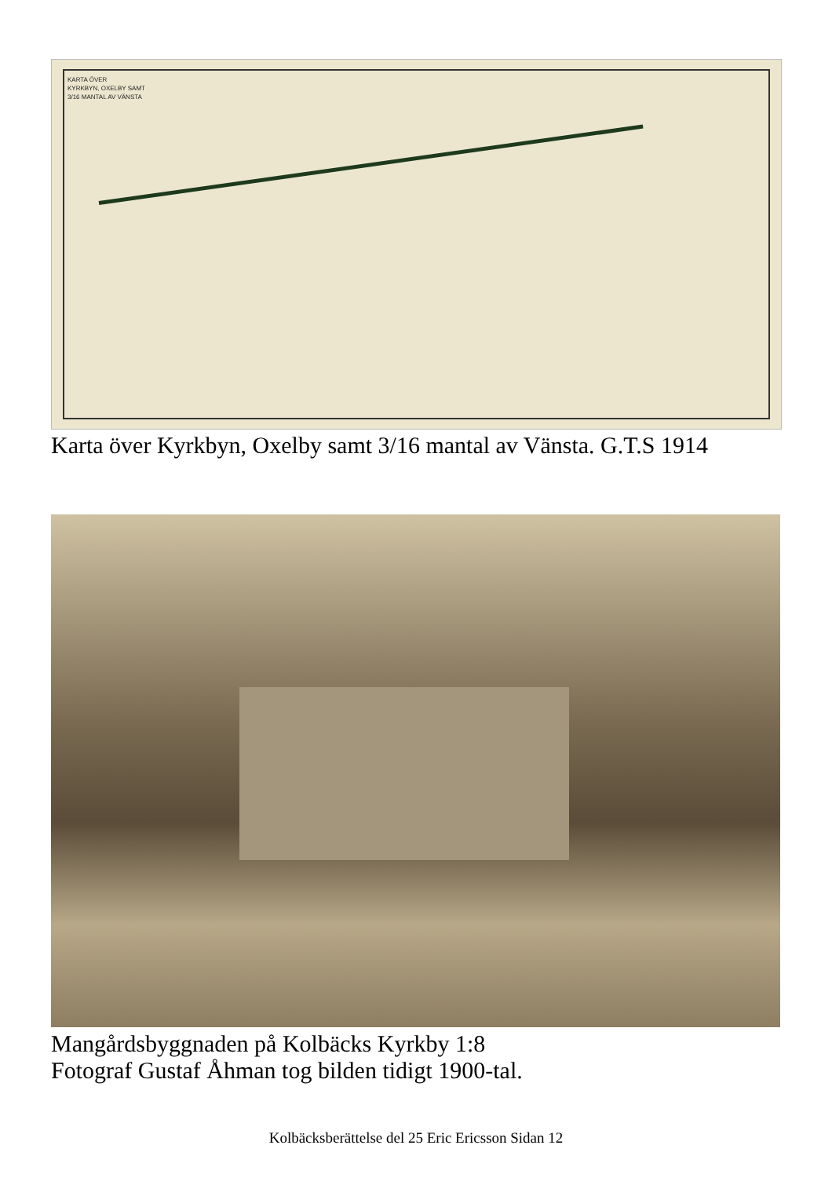KARTA ÖVER
KYRKBYN, OXELBY SAMT
3/16 MANTAL AV VÄNSTA
Karta över Kyrkbyn, Oxelby samt 3/16 mantal av Vänsta. G.T.S 1914
Mangårdsbyggnaden på Kolbäcks Kyrkby 1:8
Fotograf Gustaf Åhman tog bilden tidigt 1900-tal.
Kolbäcksberättelse del 25 Eric Ericsson Sidan 12